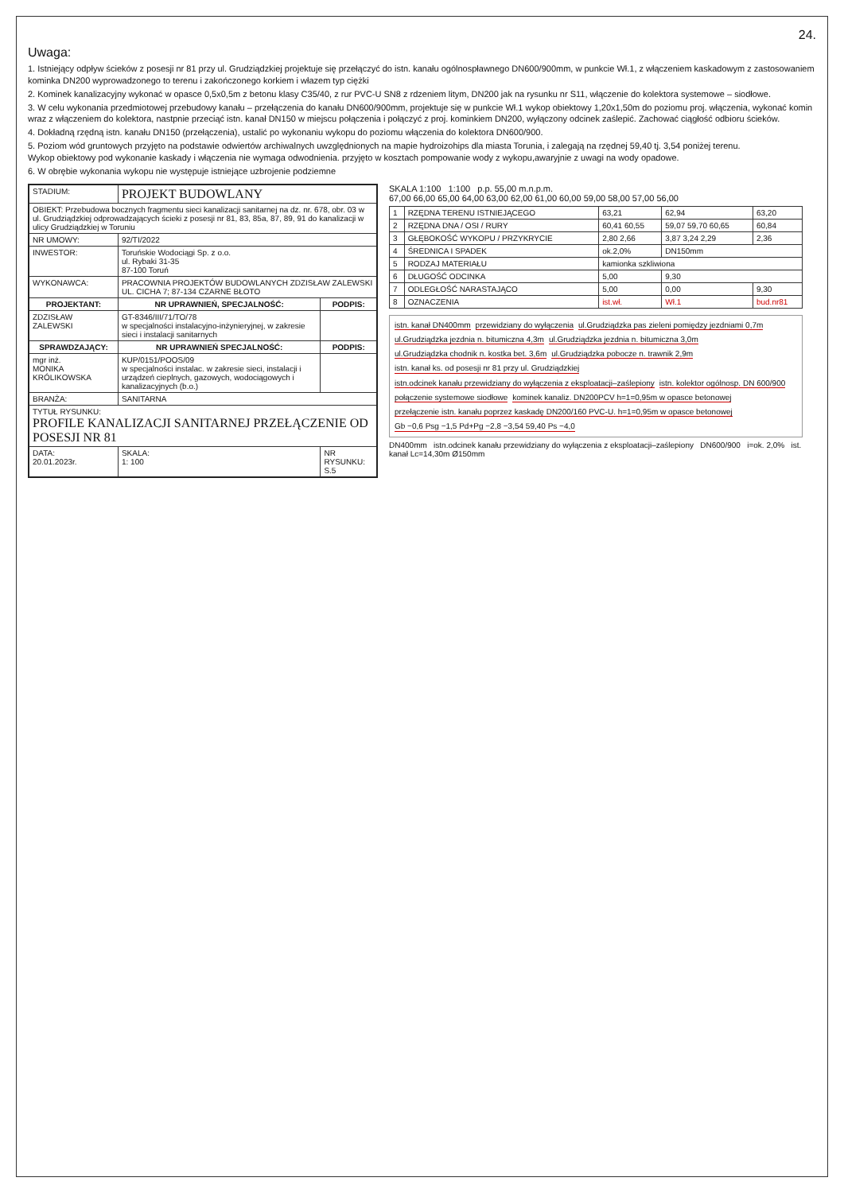24.
Uwaga:
1. Istniejący odpływ ścieków z posesji nr 81 przy ul. Grudziądzkiej projektuje się przełączyć do istn. kanału ogólnospławnego DN600/900mm, w punkcie Wł.1, z włączeniem kaskadowym z zastosowaniem kominka DN200 wyprowadzonego to terenu i zakończonego korkiem i włazem typ ciężki
2. Kominek kanalizacyjny wykonać w opasce 0,5x0,5m z betonu klasy C35/40, z rur PVC-U SN8 z rdzeniem litym, DN200 jak na rysunku nr S11, włączenie do kolektora systemowe – siodłowe.
3. W celu wykonania przedmiotowej przebudowy kanału – przełączenia do kanału DN600/900mm, projektuje się w punkcie Wł.1 wykop obiektowy 1,20x1,50m do poziomu proj. włączenia, wykonać komin wraz z włączeniem do kolektora, nastpnie przeciąć istn. kanał DN150 w miejscu połączenia i połączyć z proj. kominkiem DN200, wyłączony odcinek zaślepić. Zachować ciągłość odbioru ścieków.
4. Dokładną rzędną istn. kanału DN150 (przełączenia), ustalić po wykonaniu wykopu do poziomu włączenia do kolektora DN600/900.
5. Poziom wód gruntowych przyjęto na podstawie odwiertów archiwalnych uwzględnionych na mapie hydroizohips dla miasta Torunia, i zalegają na rzędnej 59,40 tj. 3,54 poniżej terenu.
Wykop obiektowy pod wykonanie kaskady i włączenia nie wymaga odwodnienia. przyjęto w kosztach pompowanie wody z wykopu,awaryjnie z uwagi na wody opadowe.
6. W obrębie wykonania wykopu nie występuje istniejące uzbrojenie podziemne
| STADIUM: | PROJEKT BUDOWLANY | | |
| OBIEKT: Przebudowa bocznych fragmentu sieci kanalizacji sanitarnej na dz. nr. 678, obr. 03 w ul. Grudziądzkiej odprowadzających ścieki z posesji nr 81, 83, 85a, 87, 89, 91 do kanalizacji w ulicy Grudziądzkiej w Toruniu | | | |
| NR UMOWY: | 92/TI/2022 | | |
| INWESTOR: | Toruńskie Wodociągi Sp. z o.o. ul. Rybaki 31-35 87-100 Toruń | | |
| WYKONAWCA: | PRACOWNIA PROJEKTÓW BUDOWLANYCH ZDZISŁAW ZALEWSKI UL. CICHA 7; 87-134 CZARNE BŁOTO | | |
| PROJEKTANT: | NR UPRAWNIEŃ, SPECJALNOŚĆ: | | PODPIS: |
| ZDZISŁAW ZALEWSKI | GT-8346/III/71/TO/78 w specjalności instalacyjno-inżynieryjnej, w zakresie sieci i instalacji sanitarnych | | |
| SPRAWDZAJĄCY: | NR UPRAWNIEŃ SPECJALNOŚĆ: | | PODPIS: |
| mgr inż. MONIKA KRÓLIKOWSKA | KUP/0151/POOS/09 w specjalności instalac. w zakresie sieci, instalacji i urządzeń cieplnych, gazowych, wodociągowych i kanalizacyjnych (b.o.) | | |
| BRANŻA: | SANITARNA | | |
| TYTUŁ RYSUNKU: PROFILE KANALIZACJI SANITARNEJ PRZEŁĄCZENIE OD POSESJI NR 81 | | | |
| DATA: 20.01.2023r. | SKALA: 1: 100 | NR RYSUNKU: S.5 | |
SKALA 1:100 1:100 p.p. 55,00 m.n.p.m.
67,00 66,00 65,00 64,00 63,00 62,00 61,00 60,00 59,00 58,00 57,00 56,00
| 1 | RZĘDNA TERENU ISTNIEJĄCEGO | 63,21 | 62,94 | 63,20 |
| 2 | RZĘDNA DNA / OSI / RURY | 60,41 60,55 | 59,07 59,70 60,65 | 60,84 |
| 3 | GŁĘBOKOŚĆ WYKOPU / PRZYKRYCIE | 2,80 2,66 | 3,87 3,24 2,29 | 2,36 |
| 4 | ŚREDNICA I SPADEK | ok.2,0% | DN150mm | |
| 5 | RODZAJ MATERIAŁU | kamionka szkliwiona | | |
| 6 | DŁUGOŚĆ ODCINKA | 5,00 | 9,30 | |
| 7 | ODLEGŁOŚĆ NARASTAJĄCO | 5,00 | 0,00 | 9,30 |
| 8 | OZNACZENIA | ist.wł. | Wł.1 | bud.nr81 |
istn. kanał DN400mm przewidziany do wyłączenia ul.Grudziądzka pas zieleni pomiędzy jezdniami 0,7m ul.Grudziądzka jezdnia n. bitumiczna 4,3m ul.Grudziądzka jezdnia n. bitumiczna 3,0m ul.Grudziądzka chodnik n. kostka bet. 3,6m ul.Grudziądzka pobocze n. trawnik 2,9m istn. kanał ks. od posesji nr 81 przy ul. Grudziądzkiej istn.odcinek kanału przewidziany do wyłączenia z eksploatacji–zaślepiony istn. kolektor ogólnosp. DN 600/900 połączenie systemowe siodłowe kominek kanaliz. DN200PCV h=1=0,95m w opasce betonowej przełączenie istn. kanału poprzez kaskadę DN200/160 PVC-U. h=1=0,95m w opasce betonowej Gb −0,6 Psg −1,5 Pd+Pg −2,8 −3,54 59,40 Ps −4,0
DN400mm istn.odcinek kanału przewidziany do wyłączenia z eksploatacji–zaślepiony DN600/900 i=ok. 2,0% ist. kanał Lc=14,30m Ø150mm